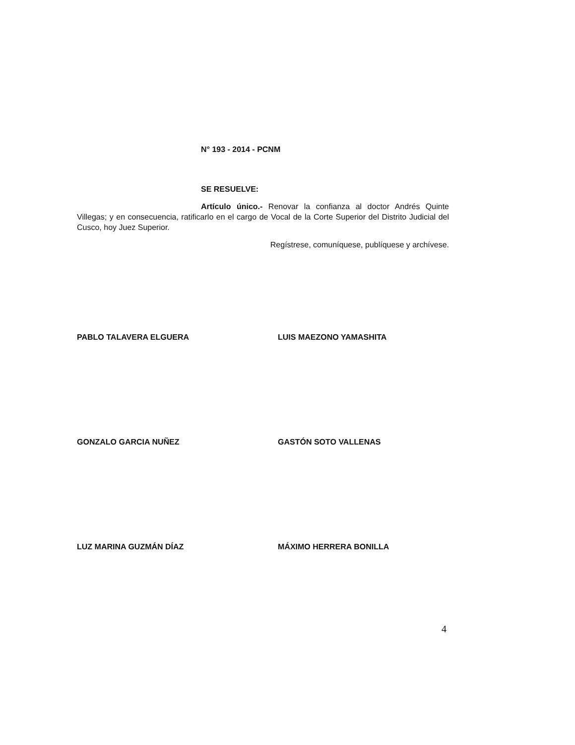N° 193 - 2014 - PCNM
SE RESUELVE:
Artículo único.- Renovar la confianza al doctor Andrés Quinte Villegas; y en consecuencia, ratificarlo en el cargo de Vocal de la Corte Superior del Distrito Judicial del Cusco, hoy Juez Superior.
Regístrese, comuníquese, publíquese y archívese.
PABLO TALAVERA ELGUERA LUIS MAEZONO YAMASHITA
GONZALO GARCIA NUÑEZ GASTÓN SOTO VALLENAS
LUZ MARINA GUZMÁN DÍAZ MÁXIMO HERRERA BONILLA
4